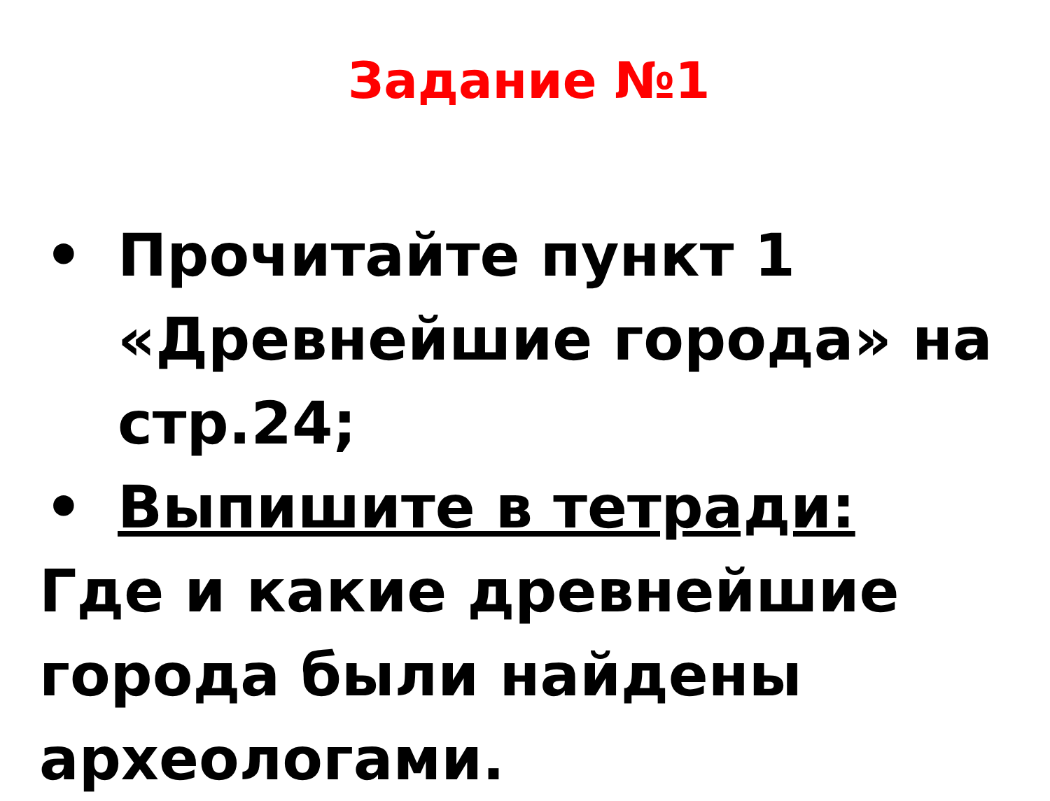Задание №1
• Прочитайте пункт 1 «Древнейшие города» на стр.24;
• Выпишите в тетради:
Где и какие древнейшие города были найдены археологами.